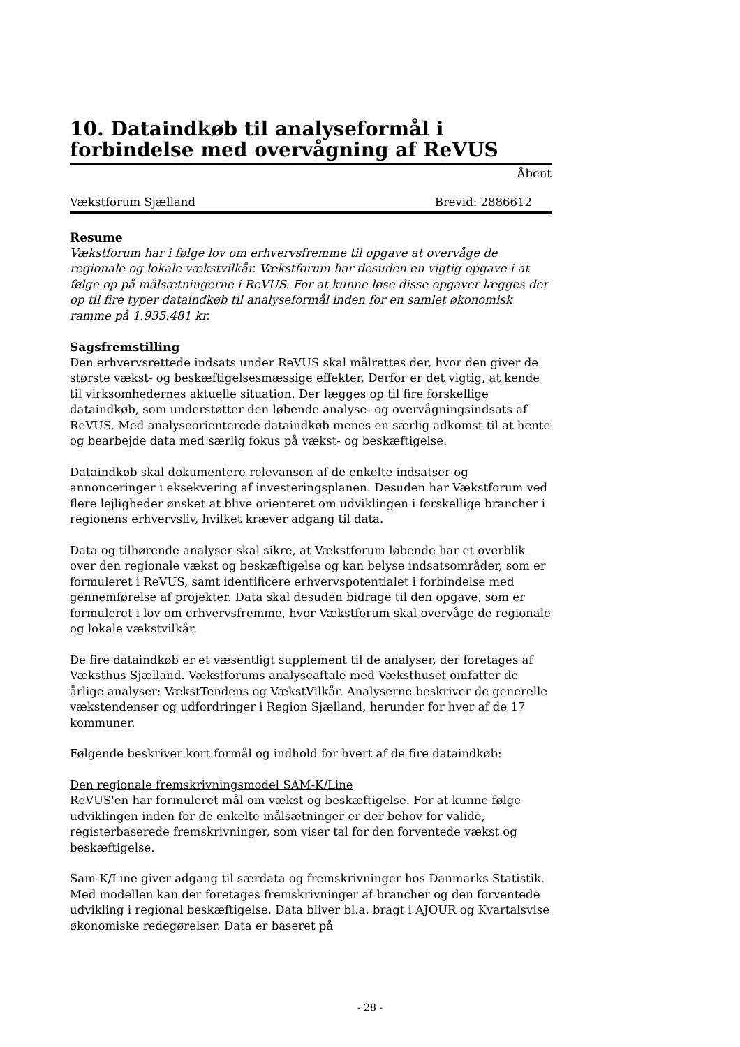10. Dataindkøb til analyseformål i forbindelse med overvågning af ReVUS
Åbent
Vækstforum Sjælland Brevid: 2886612
Resume
Vækstforum har i følge lov om erhvervsfremme til opgave at overvåge de regionale og lokale vækstvilkår. Vækstforum har desuden en vigtig opgave i at følge op på målsætningerne i ReVUS. For at kunne løse disse opgaver lægges der op til fire typer dataindkøb til analyseformål inden for en samlet økonomisk ramme på 1.935.481 kr.
Sagsfremstilling
Den erhvervsrettede indsats under ReVUS skal målrettes der, hvor den giver de største vækst- og beskæftigelsesmæssige effekter. Derfor er det vigtig, at kende til virksomhedernes aktuelle situation. Der lægges op til fire forskellige dataindkøb, som understøtter den løbende analyse- og overvågningsindsats af ReVUS. Med analyseorienterede dataindkøb menes en særlig adkomst til at hente og bearbejde data med særlig fokus på vækst- og beskæftigelse.
Dataindkøb skal dokumentere relevansen af de enkelte indsatser og annonceringer i eksekvering af investeringsplanen. Desuden har Vækstforum ved flere lejligheder ønsket at blive orienteret om udviklingen i forskellige brancher i regionens erhvervsliv, hvilket kræver adgang til data.
Data og tilhørende analyser skal sikre, at Vækstforum løbende har et overblik over den regionale vækst og beskæftigelse og kan belyse indsatsområder, som er formuleret i ReVUS, samt identificere erhvervspotentialet i forbindelse med gennemførelse af projekter. Data skal desuden bidrage til den opgave, som er formuleret i lov om erhvervsfremme, hvor Vækstforum skal overvåge de regionale og lokale vækstvilkår.
De fire dataindkøb er et væsentligt supplement til de analyser, der foretages af Væksthus Sjælland. Vækstforums analyseaftale med Væksthuset omfatter de årlige analyser: VækstTendens og VækstVilkår. Analyserne beskriver de generelle vækstendenser og udfordringer i Region Sjælland, herunder for hver af de 17 kommuner.
Følgende beskriver kort formål og indhold for hvert af de fire dataindkøb:
Den regionale fremskrivningsmodel SAM-K/Line
ReVUS'en har formuleret mål om vækst og beskæftigelse. For at kunne følge udviklingen inden for de enkelte målsætninger er der behov for valide, registerbaserede fremskrivninger, som viser tal for den forventede vækst og beskæftigelse.
Sam-K/Line giver adgang til særdata og fremskrivninger hos Danmarks Statistik. Med modellen kan der foretages fremskrivninger af brancher og den forventede udvikling i regional beskæftigelse. Data bliver bl.a. bragt i AJOUR og Kvartalsvise økonomiske redegørelser. Data er baseret på
- 28 -